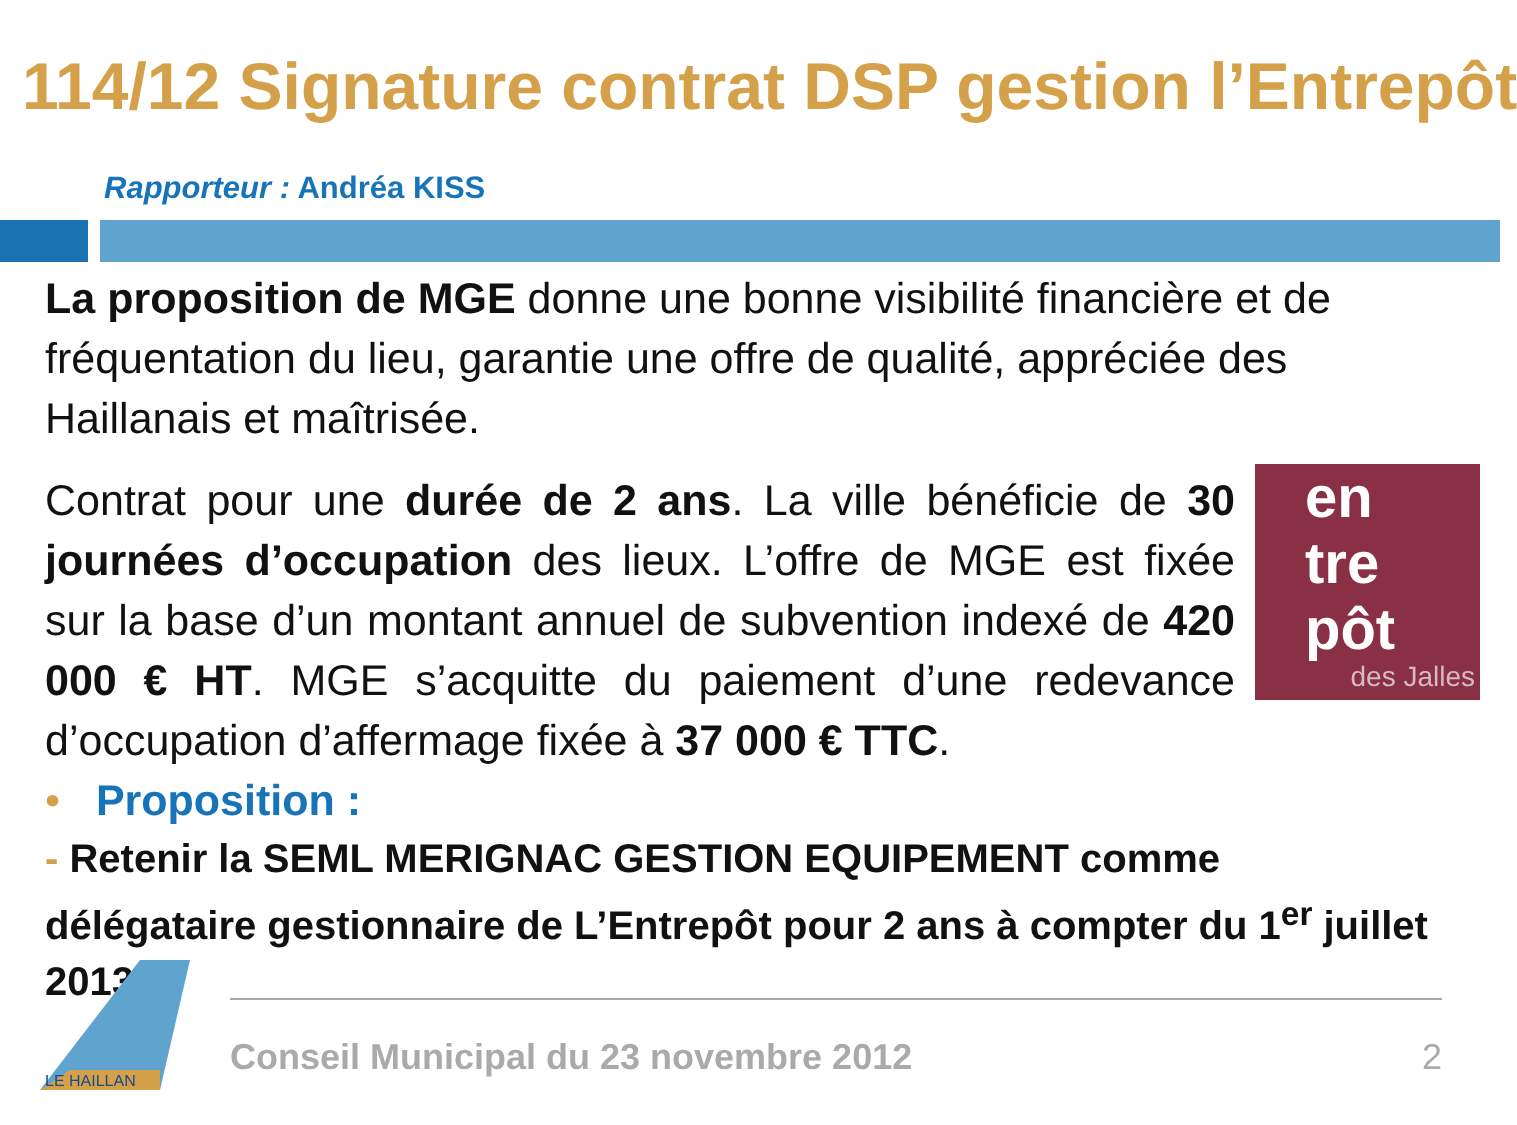114/12 Signature contrat DSP gestion l’Entrepôt
Rapporteur : Andréa KISS
La proposition de MGE donne une bonne visibilité financière et de fréquentation du lieu, garantie une offre de qualité, appréciée des Haillanais et maîtrisée.
en
tre
pôt
des Jalles
Contrat pour une durée de 2 ans. La ville bénéficie de 30 journées d’occupation des lieux. L’offre de MGE est fixée sur la base d’un montant annuel de subvention indexé de 420 000 € HT. MGE s’acquitte du paiement d’une redevance d’occupation d’affermage fixée à 37 000 € TTC.
• Proposition :
- Retenir la SEML MERIGNAC GESTION EQUIPEMENT comme délégataire gestionnaire de L’Entrepôt pour 2 ans à compter du 1<sup>er</sup> juillet 2013.
LE HAILLAN
Conseil Municipal du 23 novembre 2012 2